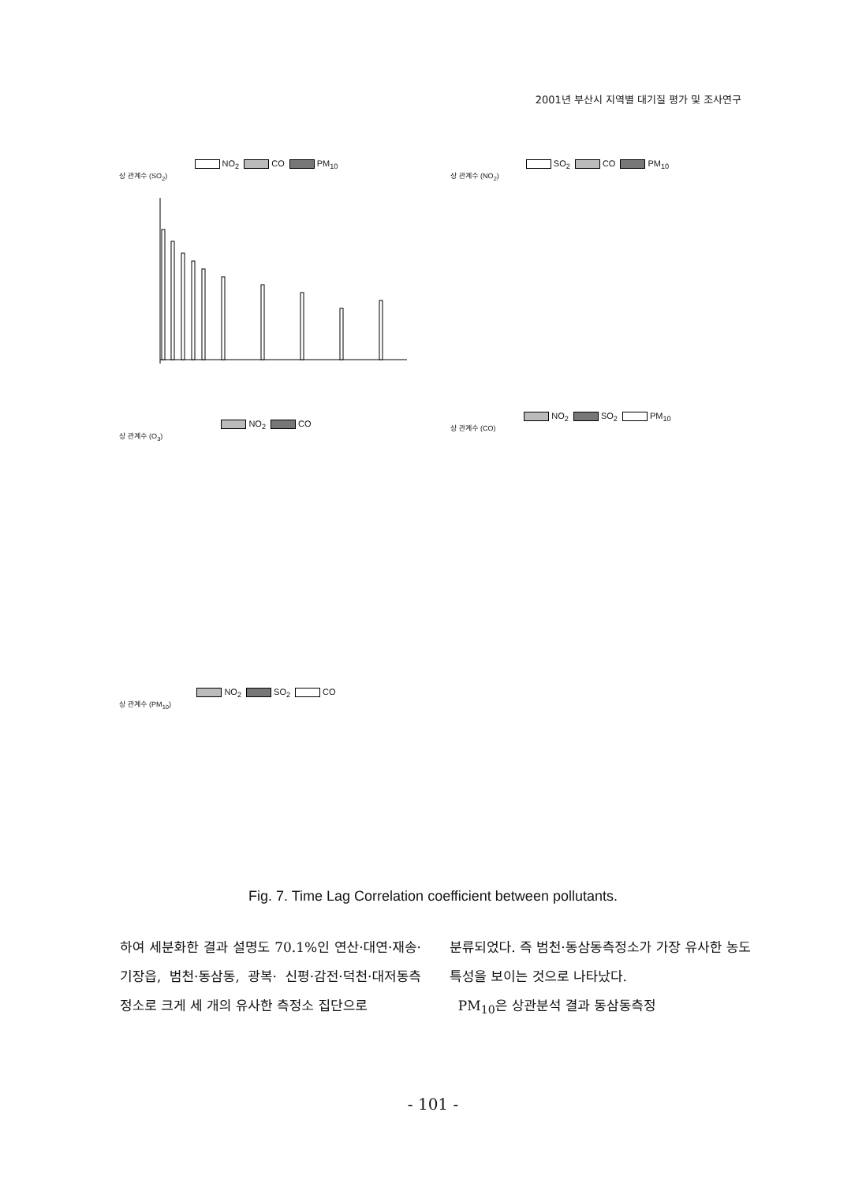2001년 부산시 지역별 대기질 평가 및 조사연구
NO<sub>2</sub> CO PM<sub>10</sub>
상 관계수 (SO<sub>2</sub>)
SO<sub>2</sub> CO PM<sub>10</sub>
상 관계수 (NO<sub>2</sub>)
NO<sub>2</sub> CO
상 관계수 (O<sub>3</sub>)
NO<sub>2</sub> SO<sub>2</sub> PM<sub>10</sub>
상 관계수 (CO)
NO<sub>2</sub> SO<sub>2</sub> CO
상 관계수 (PM<sub>10</sub>)
Fig. 7. Time Lag Correlation coefficient between pollutants.
하여 세분화한 결과 설명도 70.1%인 연산·대연·재송·기장읍, 범천·동삼동, 광복· 신평·감전·덕천·대저동측정소로 크게 세 개의 유사한 측정소 집단으로
분류되었다. 즉 범천·동삼동측정소가 가장 유사한 농도특성을 보이는 것으로 나타났다.
PM<sub>10</sub>은 상관분석 결과 동삼동측정
- 101 -